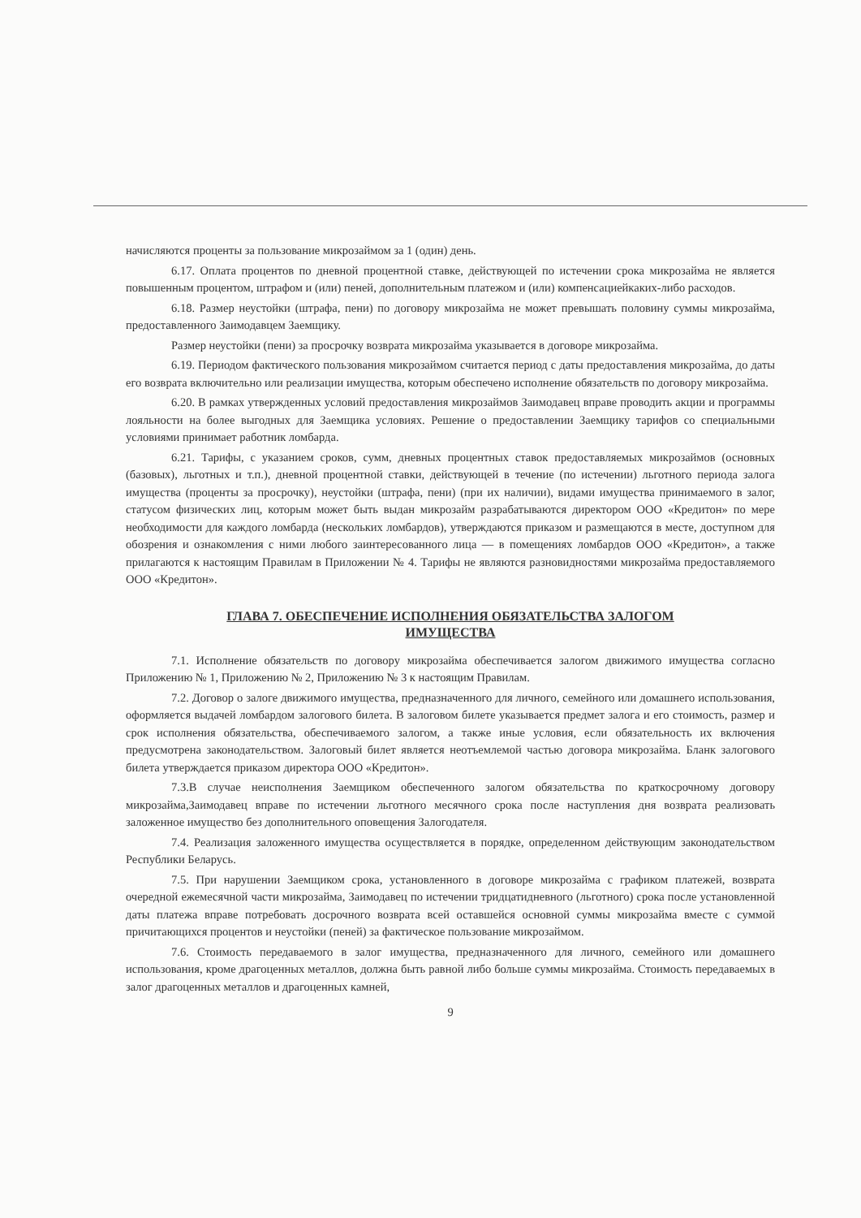начисляются проценты за пользование микрозаймом за 1 (один) день.
6.17. Оплата процентов по дневной процентной ставке, действующей по истечении срока микрозайма не является повышенным процентом, штрафом и (или) пеней, дополнительным платежом и (или) компенсациейкаких-либо расходов.
6.18. Размер неустойки (штрафа, пени) по договору микрозайма не может превышать половину суммы микрозайма, предоставленного Заимодавцем Заемщику.
Размер неустойки (пени) за просрочку возврата микрозайма указывается в договоре микрозайма.
6.19. Периодом фактического пользования микрозаймом считается период с даты предоставления микрозайма, до даты его возврата включительно или реализации имущества, которым обеспечено исполнение обязательств по договору микрозайма.
6.20. В рамках утвержденных условий предоставления микрозаймов Заимодавец вправе проводить акции и программы лояльности на более выгодных для Заемщика условиях. Решение о предоставлении Заемщику тарифов со специальными условиями принимает работник ломбарда.
6.21. Тарифы, с указанием сроков, сумм, дневных процентных ставок предоставляемых микрозаймов (основных (базовых), льготных и т.п.), дневной процентной ставки, действующей в течение (по истечении) льготного периода залога имущества (проценты за просрочку), неустойки (штрафа, пени) (при их наличии), видами имущества принимаемого в залог, статусом физических лиц, которым может быть выдан микрозайм разрабатываются директором ООО «Кредитон» по мере необходимости для каждого ломбарда (нескольких ломбардов), утверждаются приказом и размещаются в месте, доступном для обозрения и ознакомления с ними любого заинтересованного лица — в помещениях ломбардов ООО «Кредитон», а также прилагаются к настоящим Правилам в Приложении № 4. Тарифы не являются разновидностями микрозайма предоставляемого ООО «Кредитон».
ГЛАВА 7. ОБЕСПЕЧЕНИЕ ИСПОЛНЕНИЯ ОБЯЗАТЕЛЬСТВА ЗАЛОГОМ
ИМУЩЕСТВА
7.1. Исполнение обязательств по договору микрозайма обеспечивается залогом движимого имущества согласно Приложению № 1, Приложению № 2, Приложению № 3 к настоящим Правилам.
7.2. Договор о залоге движимого имущества, предназначенного для личного, семейного или домашнего использования, оформляется выдачей ломбардом залогового билета. В залоговом билете указывается предмет залога и его стоимость, размер и срок исполнения обязательства, обеспечиваемого залогом, а также иные условия, если обязательность их включения предусмотрена законодательством. Залоговый билет является неотъемлемой частью договора микрозайма. Бланк залогового билета утверждается приказом директора ООО «Кредитон».
7.3.В случае неисполнения Заемщиком обеспеченного залогом обязательства по краткосрочному договору микрозайма,Заимодавец вправе по истечении льготного месячного срока после наступления дня возврата реализовать заложенное имущество без дополнительного оповещения Залогодателя.
7.4. Реализация заложенного имущества осуществляется в порядке, определенном действующим законодательством Республики Беларусь.
7.5. При нарушении Заемщиком срока, установленного в договоре микрозайма с графиком платежей, возврата очередной ежемесячной части микрозайма, Заимодавец по истечении тридцатидневного (льготного) срока после установленной даты платежа вправе потребовать досрочного возврата всей оставшейся основной суммы микрозайма вместе с суммой причитающихся процентов и неустойки (пеней) за фактическое пользование микрозаймом.
7.6. Стоимость передаваемого в залог имущества, предназначенного для личного, семейного или домашнего использования, кроме драгоценных металлов, должна быть равной либо больше суммы микрозайма. Стоимость передаваемых в залог драгоценных металлов и драгоценных камней,
9